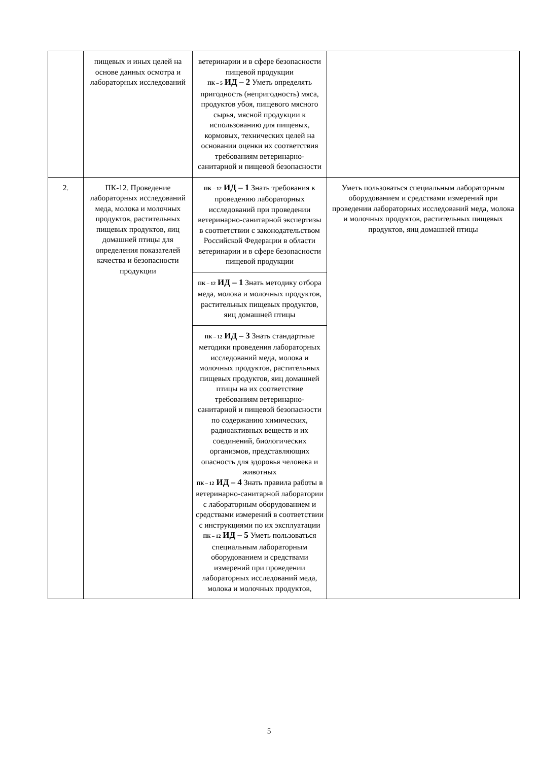| | пищевых и иных целей на основе данных осмотра и лабораторных исследований | ветеринарии и в сфере безопасности пищевой продукции ПК – 5 ИД – 2 Уметь определять пригодность (непригодность) мяса, продуктов убоя, пищевого мясного сырья, мясной продукции к использованию для пищевых, кормовых, технических целей на основании оценки их соответствия требованиям ветеринарно-санитарной и пищевой безопасности | |
| 2. | ПК-12. Проведение лабораторных исследований меда, молока и молочных продуктов, растительных пищевых продуктов, яиц домашней птицы для определения показателей качества и безопасности продукции | ПК – 12 ИД – 1 Знать требования к проведению лабораторных исследований при проведении ветеринарно-санитарной экспертизы в соответствии с законодательством Российской Федерации в области ветеринарии и в сфере безопасности пищевой продукции | Уметь пользоваться специальным лабораторным оборудованием и средствами измерений при проведении лабораторных исследований меда, молока и молочных продуктов, растительных пищевых продуктов, яиц домашней птицы |
| | | ПК – 12 ИД – 1 Знать методику отбора меда, молока и молочных продуктов, растительных пищевых продуктов, яиц домашней птицы | |
| | | ПК – 12 ИД – 3 Знать стандартные методики проведения лабораторных исследований меда, молока и молочных продуктов, растительных пищевых продуктов, яиц домашней птицы на их соответствие требованиям ветеринарно-санитарной и пищевой безопасности по содержанию химических, радиоактивных веществ и их соединений, биологических организмов, представляющих опасность для здоровья человека и животных ПК – 12 ИД – 4 Знать правила работы в ветеринарно-санитарной лаборатории с лабораторным оборудованием и средствами измерений в соответствии с инструкциями по их эксплуатации ПК – 12 ИД – 5 Уметь пользоваться специальным лабораторным оборудованием и средствами измерений при проведении лабораторных исследований меда, молока и молочных продуктов, | |
5